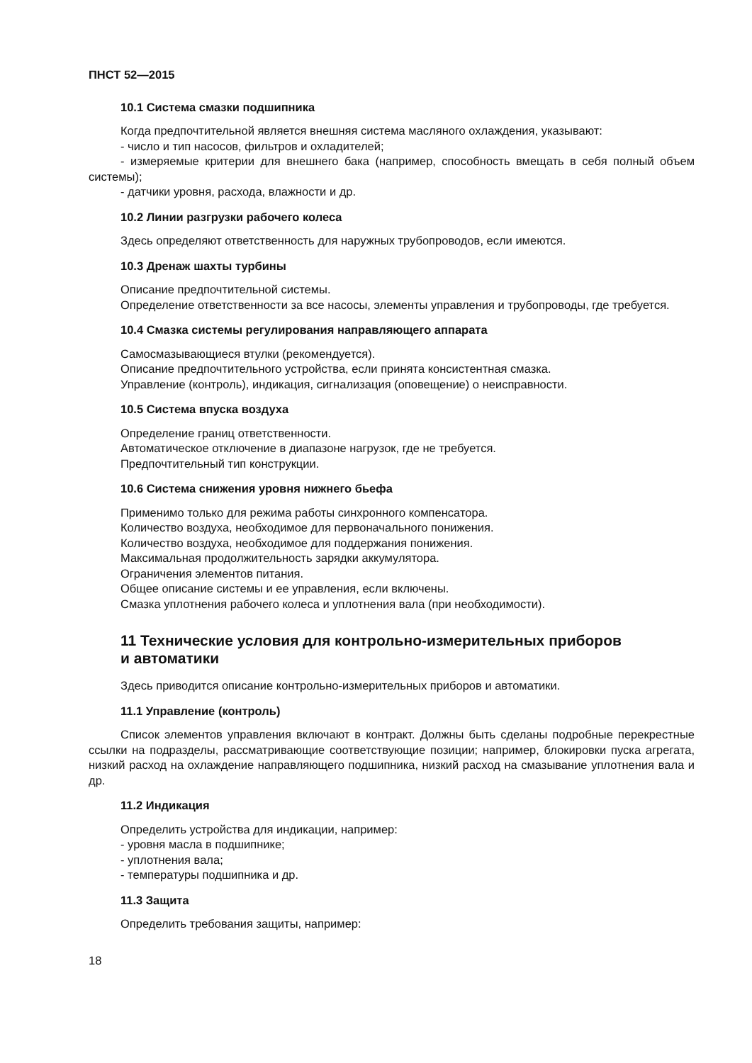ПНСТ 52—2015
10.1 Система смазки подшипника
Когда предпочтительной является внешняя система масляного охлаждения, указывают:
- число и тип насосов, фильтров и охладителей;
- измеряемые критерии для внешнего бака (например, способность вмещать в себя полный объем системы);
- датчики уровня, расхода, влажности и др.
10.2 Линии разгрузки рабочего колеса
Здесь определяют ответственность для наружных трубопроводов, если имеются.
10.3 Дренаж шахты турбины
Описание предпочтительной системы.
Определение ответственности за все насосы, элементы управления и трубопроводы, где требуется.
10.4 Смазка системы регулирования направляющего аппарата
Самосмазывающиеся втулки (рекомендуется).
Описание предпочтительного устройства, если принята консистентная смазка.
Управление (контроль), индикация, сигнализация (оповещение) о неисправности.
10.5 Система впуска воздуха
Определение границ ответственности.
Автоматическое отключение в диапазоне нагрузок, где не требуется.
Предпочтительный тип конструкции.
10.6 Система снижения уровня нижнего бьефа
Применимо только для режима работы синхронного компенсатора.
Количество воздуха, необходимое для первоначального понижения.
Количество воздуха, необходимое для поддержания понижения.
Максимальная продолжительность зарядки аккумулятора.
Ограничения элементов питания.
Общее описание системы и ее управления, если включены.
Смазка уплотнения рабочего колеса и уплотнения вала (при необходимости).
11 Технические условия для контрольно-измерительных приборов
и автоматики
Здесь приводится описание контрольно-измерительных приборов и автоматики.
11.1 Управление (контроль)
Список элементов управления включают в контракт. Должны быть сделаны подробные перекрестные ссылки на подразделы, рассматривающие соответствующие позиции; например, блокировки пуска агрегата, низкий расход на охлаждение направляющего подшипника, низкий расход на смазывание уплотнения вала и др.
11.2 Индикация
Определить устройства для индикации, например:
- уровня масла в подшипнике;
- уплотнения вала;
- температуры подшипника и др.
11.3 Защита
Определить требования защиты, например:
18